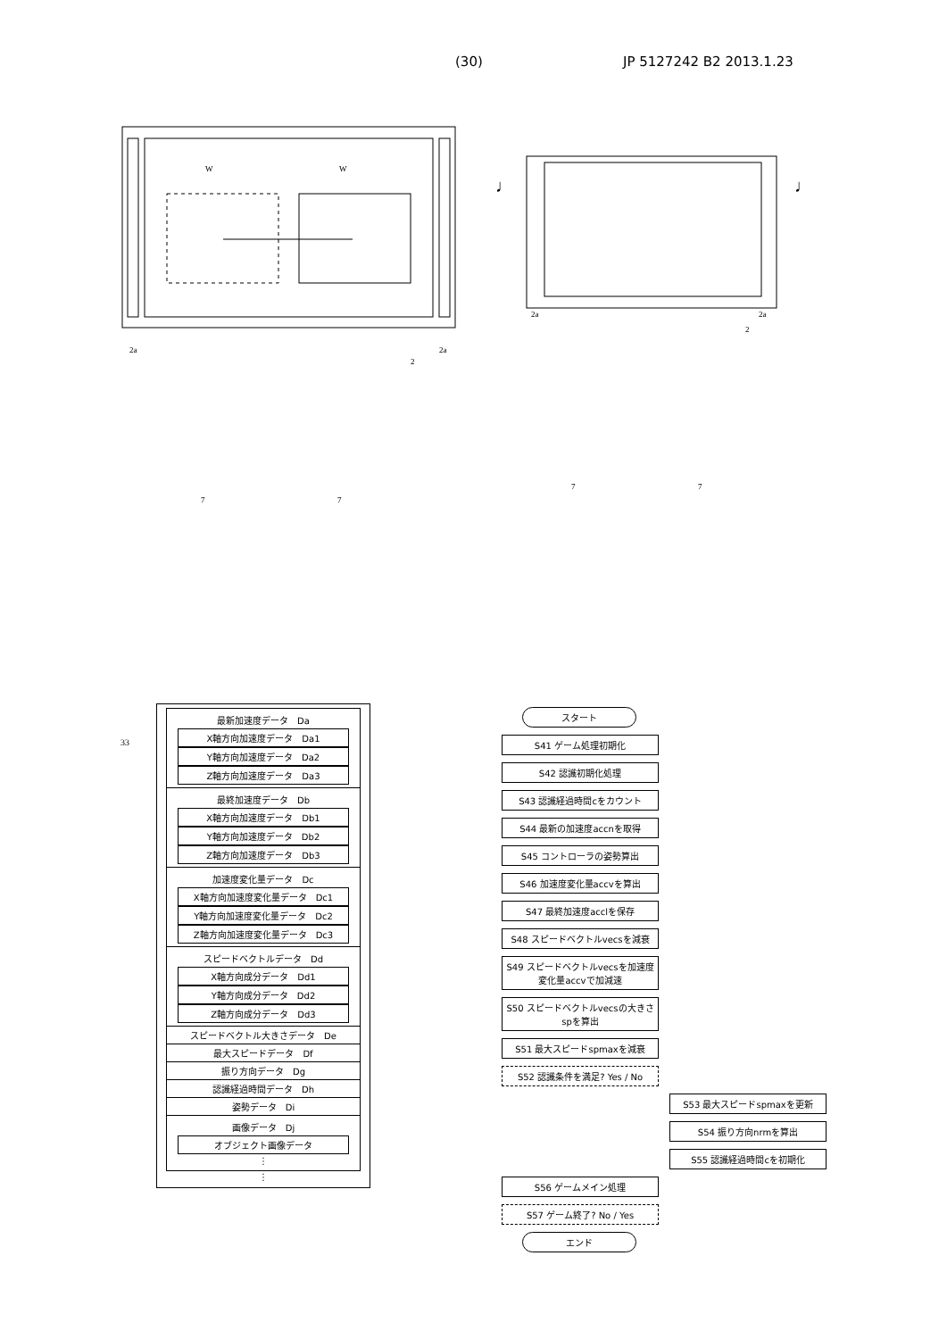(30) JP 5127242 B2 2013.1.23
W
W
2a
2a
2
♩
♩
2a
2a
2
7 7
7 7
33
最新加速度データ　Da
X軸方向加速度データ　Da1
Y軸方向加速度データ　Da2
Z軸方向加速度データ　Da3
最終加速度データ　Db
X軸方向加速度データ　Db1
Y軸方向加速度データ　Db2
Z軸方向加速度データ　Db3
加速度変化量データ　Dc
X軸方向加速度変化量データ　Dc1
Y軸方向加速度変化量データ　Dc2
Z軸方向加速度変化量データ　Dc3
スピードベクトルデータ　Dd
X軸方向成分データ　Dd1
Y軸方向成分データ　Dd2
Z軸方向成分データ　Dd3
スピードベクトル大きさデータ　De
最大スピードデータ　Df
振り方向データ　Dg
認識経過時間データ　Dh
姿勢データ　Di
画像データ　Dj
オブジェクト画像データ
⋮
⋮
スタート
S41 ゲーム処理初期化
S42 認識初期化処理
S43 認識経過時間cをカウント
S44 最新の加速度accnを取得
S45 コントローラの姿勢算出
S46 加速度変化量accvを算出
S47 最終加速度acclを保存
S48 スピードベクトルvecsを減衰
S49 スピードベクトルvecsを加速度変化量accvで加減速
S50 スピードベクトルvecsの大きさspを算出
S51 最大スピードspmaxを減衰
S52 認識条件を満足? Yes / No
S53 最大スピードspmaxを更新
S54 振り方向nrmを算出
S55 認識経過時間cを初期化
S56 ゲームメイン処理
S57 ゲーム終了? No / Yes
エンド